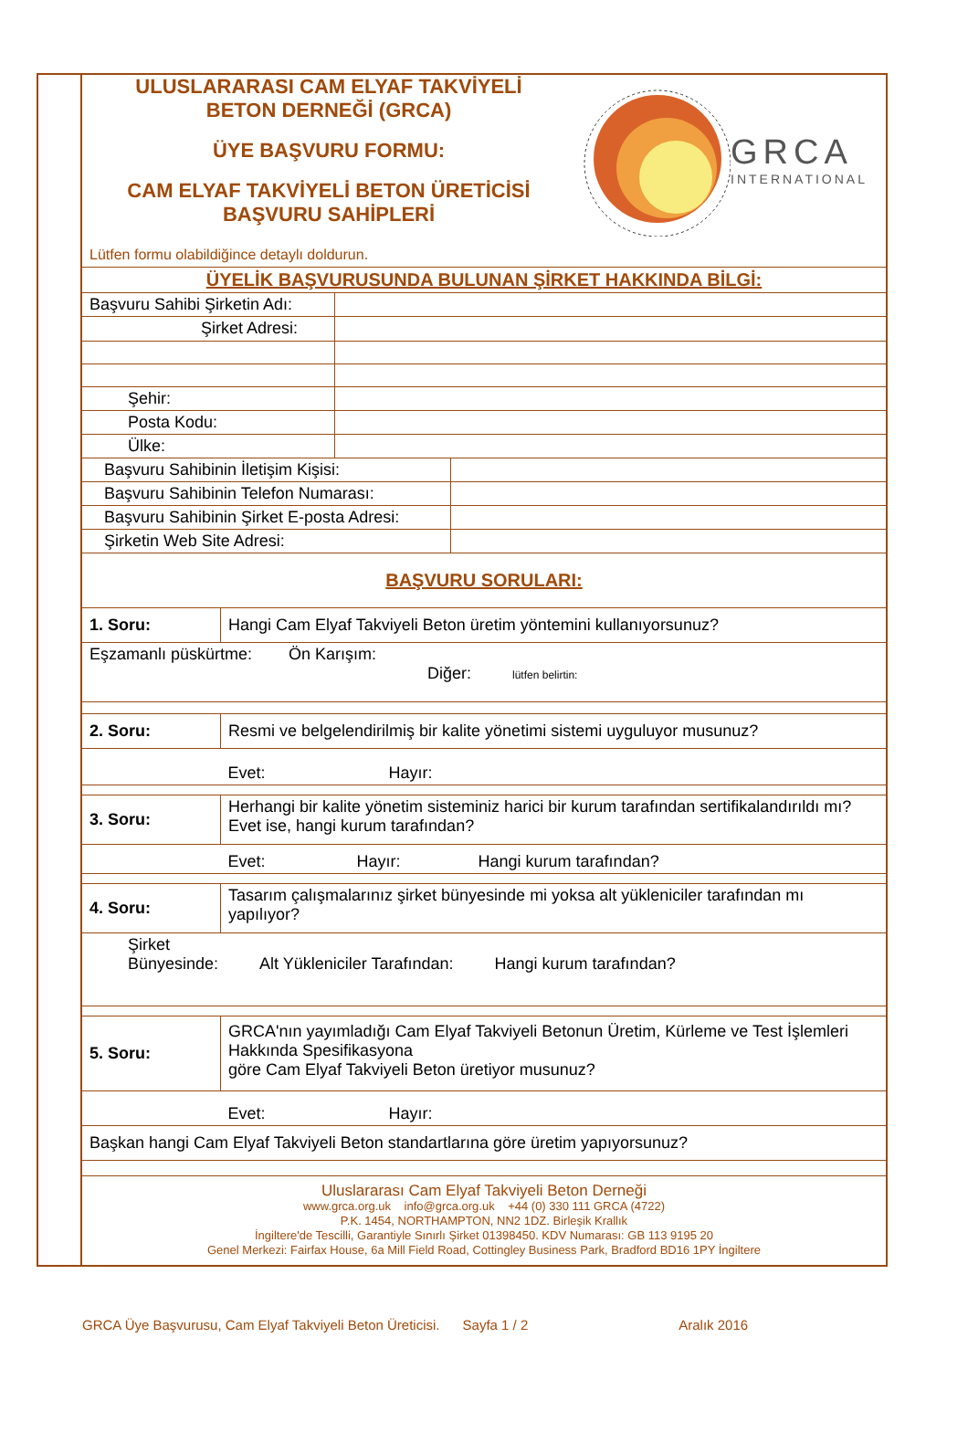ULUSLARARASI CAM ELYAF TAKVİYELİ
BETON DERNEĞİ (GRCA)
ÜYE BAŞVURU FORMU:
CAM ELYAF TAKVİYELİ BETON ÜRETİCİSİ
BAŞVURU SAHİPLERİ
GRCA
INTERNATIONAL
Lütfen formu olabildiğince detaylı doldurun.
| ÜYELİK BAŞVURUSUNDA BULUNAN ŞİRKET HAKKINDA BİLGİ: | | |
| Başvuru Sahibi Şirketin Adı: | | |
| Şirket Adresi: | | |
| Şehir: | | |
| Posta Kodu: | | |
| Ülke: | | |
| Başvuru Sahibinin İletişim Kişisi: | | |
| Başvuru Sahibinin Telefon Numarası: | | |
| Başvuru Sahibinin Şirket E-posta Adresi: | | |
| Şirketin Web Site Adresi: | | |
| BAŞVURU SORULARI: | | |
| 1. Soru: | Hangi Cam Elyaf Takviyeli Beton üretim yöntemini kullanıyorsunuz? |
| Eşzamanlı püskürtme: Ön Karışım: Diğer: lütfen belirtin: | |
| 2. Soru: | Resmi ve belgelendirilmiş bir kalite yönetimi sistemi uyguluyor musunuz? |
| | Evet: Hayır: |
| 3. Soru: | Herhangi bir kalite yönetim sisteminiz harici bir kurum tarafından sertifikalandırıldı mı? Evet ise, hangi kurum tarafından? |
| | Evet: Hayır: Hangi kurum tarafından? |
| 4. Soru: | Tasarım çalışmalarınız şirket bünyesinde mi yoksa alt yükleniciler tarafından mı yapılıyor? |
| Şirket Bünyesinde: Alt Yükleniciler Tarafından: Hangi kurum tarafından? | |
| 5. Soru: | GRCA'nın yayımladığı Cam Elyaf Takviyeli Betonun Üretim, Kürleme ve Test İşlemleri Hakkında Spesifikasyona göre Cam Elyaf Takviyeli Beton üretiyor musunuz? |
| | Evet: Hayır: |
| Başkan hangi Cam Elyaf Takviyeli Beton standartlarına göre üretim yapıyorsunuz? | |
| Uluslararası Cam Elyaf Takviyeli Beton Derneği www.grca.org.uk info@grca.org.uk +44 (0) 330 111 GRCA (4722) P.K. 1454, NORTHAMPTON, NN2 1DZ. Birleşik Krallık İngiltere'de Tescilli, Garantiyle Sınırlı Şirket 01398450. KDV Numarası: GB 113 9195 20 Genel Merkezi: Fairfax House, 6a Mill Field Road, Cottingley Business Park, Bradford BD16 1PY İngiltere | |
GRCA Üye Başvurusu, Cam Elyaf Takviyeli Beton Üreticisi. Sayfa 1 / 2 Aralık 2016